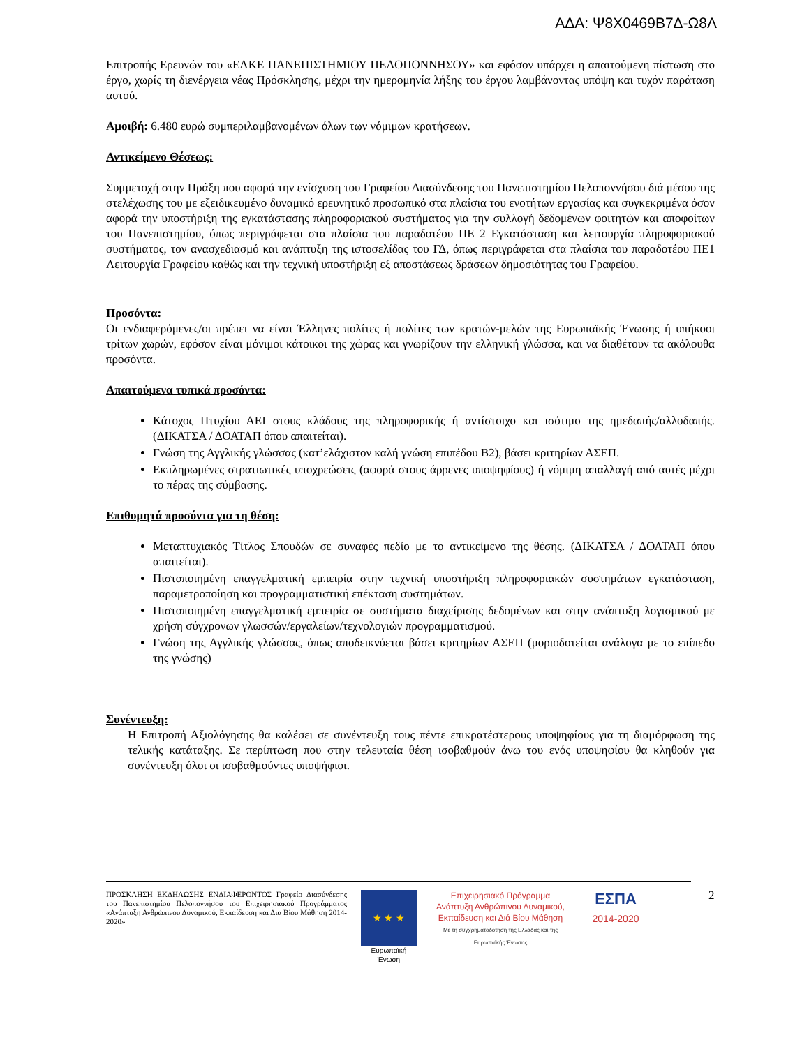ΑΔΑ: Ψ8Χ0469Β7Δ-Ω8Λ
Επιτροπής Ερευνών του «ΕΛΚΕ ΠΑΝΕΠΙΣΤΗΜΙΟΥ ΠΕΛΟΠΟΝΝΗΣΟΥ» και εφόσον υπάρχει η απαιτούμενη πίστωση στο έργο, χωρίς τη διενέργεια νέας Πρόσκλησης, μέχρι την ημερομηνία λήξης του έργου λαμβάνοντας υπόψη και τυχόν παράταση αυτού.
Αμοιβή: 6.480 ευρώ συμπεριλαμβανομένων όλων των νόμιμων κρατήσεων.
Αντικείμενο Θέσεως:
Συμμετοχή στην Πράξη που αφορά την ενίσχυση του Γραφείου Διασύνδεσης του Πανεπιστημίου Πελοποννήσου διά μέσου της στελέχωσης του με εξειδικευμένο δυναμικό ερευνητικό προσωπικό στα πλαίσια του ενοτήτων εργασίας και συγκεκριμένα όσον αφορά την υποστήριξη της εγκατάστασης πληροφοριακού συστήματος για την συλλογή δεδομένων φοιτητών και αποφοίτων του Πανεπιστημίου, όπως περιγράφεται στα πλαίσια του παραδοτέου ΠΕ 2 Εγκατάσταση και λειτουργία πληροφοριακού συστήματος, τον ανασχεδιασμό και ανάπτυξη της ιστοσελίδας του ΓΔ, όπως περιγράφεται στα πλαίσια του παραδοτέου ΠΕ1 Λειτουργία Γραφείου καθώς και την τεχνική υποστήριξη εξ αποστάσεως δράσεων δημοσιότητας του Γραφείου.
Προσόντα:
Οι ενδιαφερόμενες/οι πρέπει να είναι Έλληνες πολίτες ή πολίτες των κρατών-μελών της Ευρωπαϊκής Ένωσης ή υπήκοοι τρίτων χωρών, εφόσον είναι μόνιμοι κάτοικοι της χώρας και γνωρίζουν την ελληνική γλώσσα, και να διαθέτουν τα ακόλουθα προσόντα.
Απαιτούμενα τυπικά προσόντα:
Κάτοχος Πτυχίου ΑΕΙ στους κλάδους της πληροφορικής ή αντίστοιχο και ισότιμο της ημεδαπής/αλλοδαπής. (ΔΙΚΑΤΣΑ / ΔΟΑΤΑΠ όπου απαιτείται).
Γνώση της Αγγλικής γλώσσας (κατ’ελάχιστον καλή γνώση επιπέδου Β2), βάσει κριτηρίων ΑΣΕΠ.
Εκπληρωμένες στρατιωτικές υποχρεώσεις (αφορά στους άρρενες υποψηφίους) ή νόμιμη απαλλαγή από αυτές μέχρι το πέρας της σύμβασης.
Επιθυμητά προσόντα για τη θέση:
Μεταπτυχιακός Τίτλος Σπουδών σε συναφές πεδίο με το αντικείμενο της θέσης. (ΔΙΚΑΤΣΑ / ΔΟΑΤΑΠ όπου απαιτείται).
Πιστοποιημένη επαγγελματική εμπειρία στην τεχνική υποστήριξη πληροφοριακών συστημάτων εγκατάσταση, παραμετροποίηση και προγραμματιστική επέκταση συστημάτων.
Πιστοποιημένη επαγγελματική εμπειρία σε συστήματα διαχείρισης δεδομένων και στην ανάπτυξη λογισμικού με χρήση σύγχρονων γλωσσών/εργαλείων/τεχνολογιών προγραμματισμού.
Γνώση της Αγγλικής γλώσσας, όπως αποδεικνύεται βάσει κριτηρίων ΑΣΕΠ (μοριοδοτείται ανάλογα με το επίπεδο της γνώσης)
Συνέντευξη:
Η Επιτροπή Αξιολόγησης θα καλέσει σε συνέντευξη τους πέντε επικρατέστερους υποψηφίους για τη διαμόρφωση της τελικής κατάταξης. Σε περίπτωση που στην τελευταία θέση ισοβαθμούν άνω του ενός υποψηφίου θα κληθούν για συνέντευξη όλοι οι ισοβαθμούντες υποψήφιοι.
ΠΡΟΣΚΛΗΣΗ ΕΚΔΗΛΩΣΗΣ ΕΝΔΙΑΦΕΡΟΝΤΟΣ Γραφείο Διασύνδεσης του Πανεπιστημίου Πελοποννήσου του Επιχειρησιακού Προγράμματος «Ανάπτυξη Ανθρώπινου Δυναμικού, Εκπαίδευση και Δια Βίου Μάθηση 2014-2020»
★ ★ ★
Ευρωπαϊκή Ένωση
Επιχειρησιακό Πρόγραμμα
Ανάπτυξη Ανθρώπινου Δυναμικού,
Εκπαίδευση και Διά Βίου Μάθηση
Με τη συγχρηματοδότηση της Ελλάδας και της Ευρωπαϊκής Ένωσης
ΕΣΠΑ
2014-2020
2